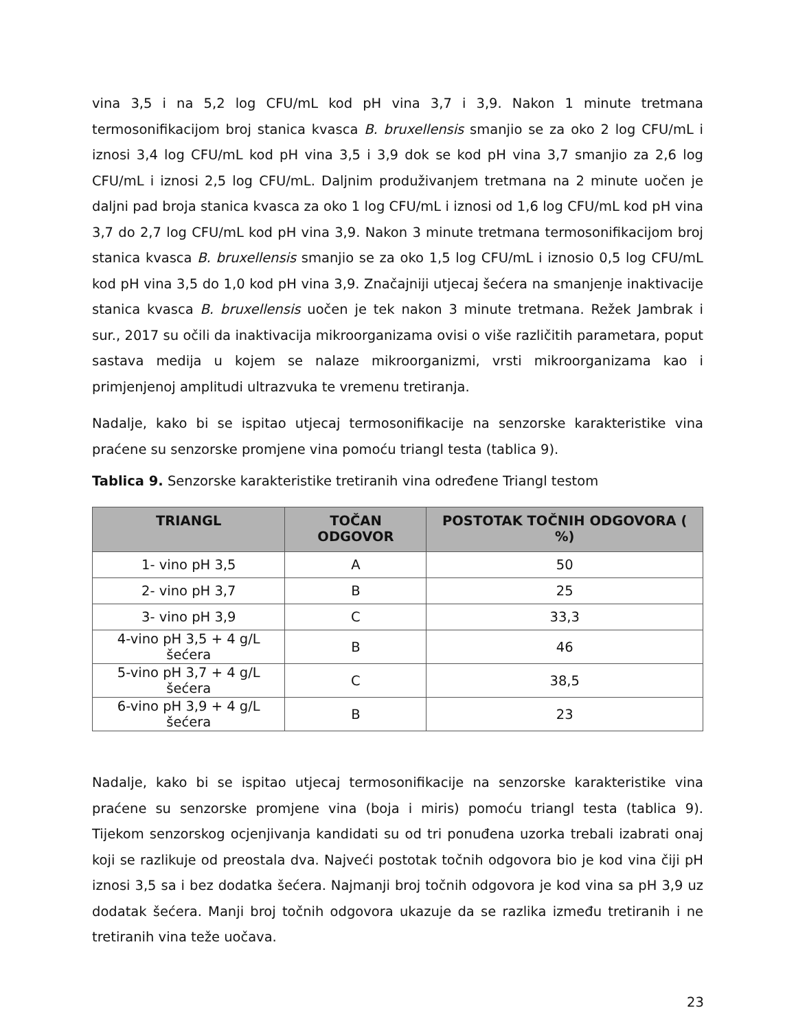vina 3,5 i na 5,2 log CFU/mL kod pH vina 3,7 i 3,9. Nakon 1 minute tretmana termosonifikacijom broj stanica kvasca B. bruxellensis smanjio se za oko 2 log CFU/mL i iznosi 3,4 log CFU/mL kod pH vina 3,5 i 3,9 dok se kod pH vina 3,7 smanjio za 2,6 log CFU/mL i iznosi 2,5 log CFU/mL. Daljnim produživanjem tretmana na 2 minute uočen je daljni pad broja stanica kvasca za oko 1 log CFU/mL i iznosi od 1,6 log CFU/mL kod pH vina 3,7 do 2,7 log CFU/mL kod pH vina 3,9. Nakon 3 minute tretmana termosonifikacijom broj stanica kvasca B. bruxellensis smanjio se za oko 1,5 log CFU/mL i iznosio 0,5 log CFU/mL kod pH vina 3,5 do 1,0 kod pH vina 3,9. Značajniji utjecaj šećera na smanjenje inaktivacije stanica kvasca B. bruxellensis uočen je tek nakon 3 minute tretmana. Režek Jambrak i sur., 2017 su očili da inaktivacija mikroorganizama ovisi o više različitih parametara, poput sastava medija u kojem se nalaze mikroorganizmi, vrsti mikroorganizama kao i primjenjenoj amplitudi ultrazvuka te vremenu tretiranja.
Nadalje, kako bi se ispitao utjecaj termosonifikacije na senzorske karakteristike vina praćene su senzorske promjene vina pomoću triangl testa (tablica 9).
Tablica 9. Senzorske karakteristike tretiranih vina određene Triangl testom
| TRIANGL | TOČAN ODGOVOR | POSTOTAK TOČNIH ODGOVORA ( %) |
| --- | --- | --- |
| 1- vino pH 3,5 | A | 50 |
| 2- vino pH 3,7 | B | 25 |
| 3- vino pH 3,9 | C | 33,3 |
| 4-vino pH 3,5 + 4 g/L šećera | B | 46 |
| 5-vino pH 3,7 + 4 g/L šećera | C | 38,5 |
| 6-vino pH 3,9 + 4 g/L šećera | B | 23 |
Nadalje, kako bi se ispitao utjecaj termosonifikacije na senzorske karakteristike vina praćene su senzorske promjene vina (boja i miris) pomoću triangl testa (tablica 9). Tijekom senzorskog ocjenjivanja kandidati su od tri ponuđena uzorka trebali izabrati onaj koji se razlikuje od preostala dva. Najveći postotak točnih odgovora bio je kod vina čiji pH iznosi 3,5 sa i bez dodatka šećera. Najmanji broj točnih odgovora je kod vina sa pH 3,9 uz dodatak šećera. Manji broj točnih odgovora ukazuje da se razlika između tretiranih i ne tretiranih vina teže uočava.
23